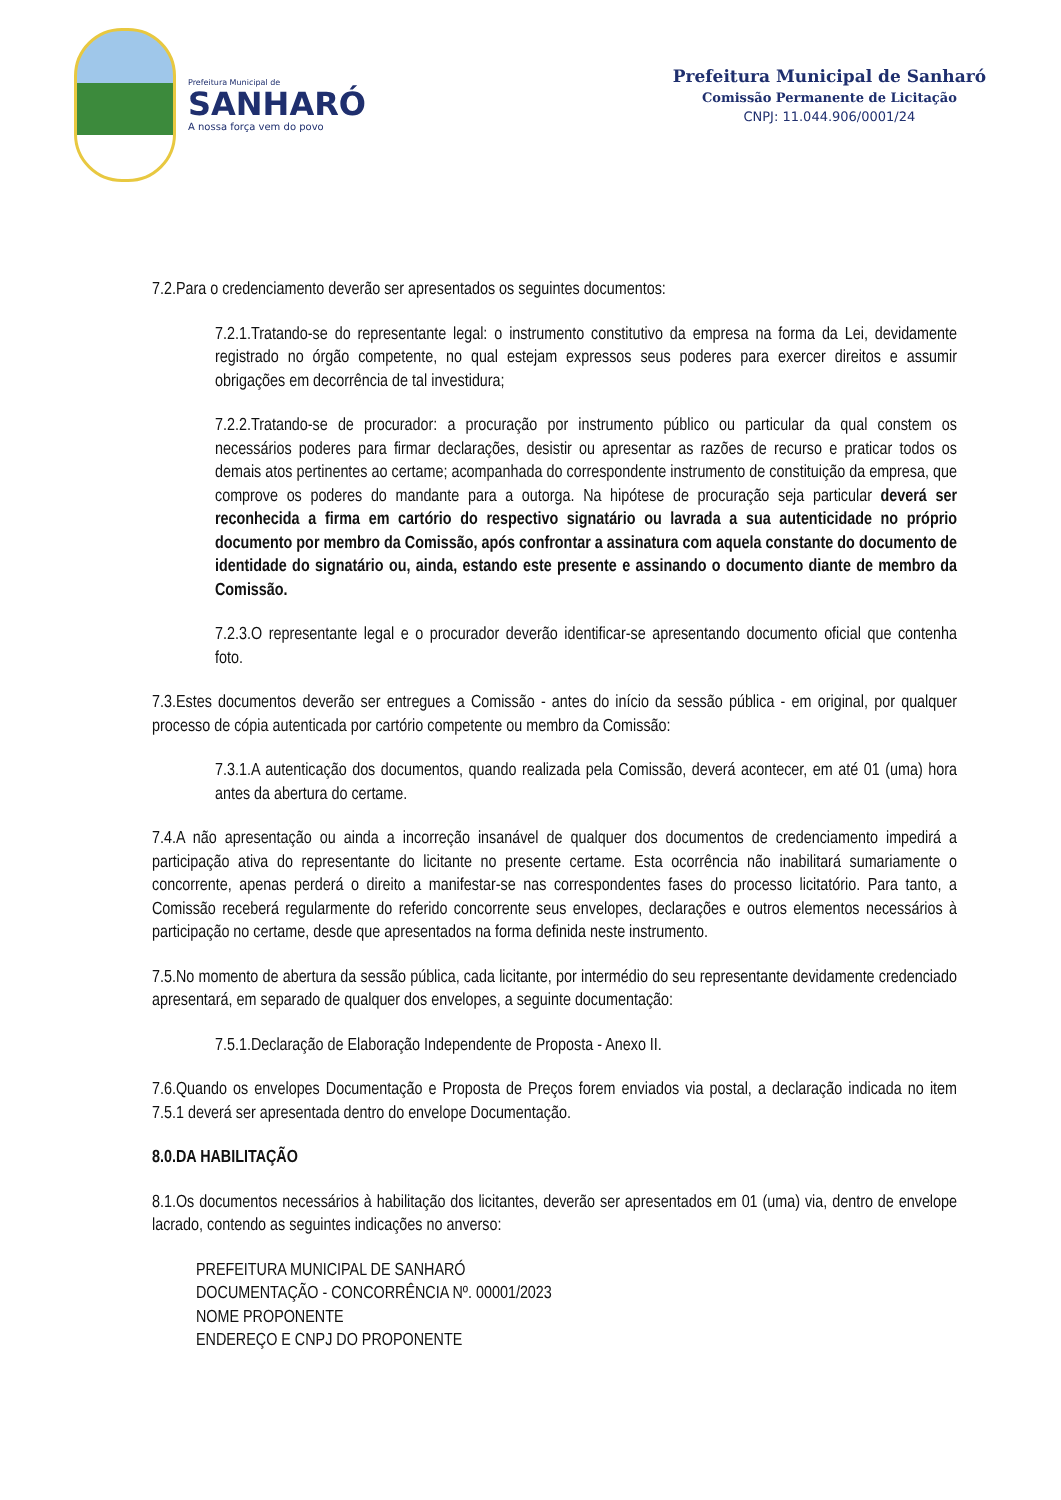Prefeitura Municipal de
SANHARÓ
A nossa força vem do povo
Prefeitura Municipal de Sanharó
Comissão Permanente de Licitação
CNPJ: 11.044.906/0001/24
7.2.Para o credenciamento deverão ser apresentados os seguintes documentos:
7.2.1.Tratando-se do representante legal: o instrumento constitutivo da empresa na forma da Lei, devidamente registrado no órgão competente, no qual estejam expressos seus poderes para exercer direitos e assumir obrigações em decorrência de tal investidura;
7.2.2.Tratando-se de procurador: a procuração por instrumento público ou particular da qual constem os necessários poderes para firmar declarações, desistir ou apresentar as razões de recurso e praticar todos os demais atos pertinentes ao certame; acompanhada do correspondente instrumento de constituição da empresa, que comprove os poderes do mandante para a outorga. Na hipótese de procuração seja particular deverá ser reconhecida a firma em cartório do respectivo signatário ou lavrada a sua autenticidade no próprio documento por membro da Comissão, após confrontar a assinatura com aquela constante do documento de identidade do signatário ou, ainda, estando este presente e assinando o documento diante de membro da Comissão.
7.2.3.O representante legal e o procurador deverão identificar-se apresentando documento oficial que contenha foto.
7.3.Estes documentos deverão ser entregues a Comissão - antes do início da sessão pública - em original, por qualquer processo de cópia autenticada por cartório competente ou membro da Comissão:
7.3.1.A autenticação dos documentos, quando realizada pela Comissão, deverá acontecer, em até 01 (uma) hora antes da abertura do certame.
7.4.A não apresentação ou ainda a incorreção insanável de qualquer dos documentos de credenciamento impedirá a participação ativa do representante do licitante no presente certame. Esta ocorrência não inabilitará sumariamente o concorrente, apenas perderá o direito a manifestar-se nas correspondentes fases do processo licitatório. Para tanto, a Comissão receberá regularmente do referido concorrente seus envelopes, declarações e outros elementos necessários à participação no certame, desde que apresentados na forma definida neste instrumento.
7.5.No momento de abertura da sessão pública, cada licitante, por intermédio do seu representante devidamente credenciado apresentará, em separado de qualquer dos envelopes, a seguinte documentação:
7.5.1.Declaração de Elaboração Independente de Proposta - Anexo II.
7.6.Quando os envelopes Documentação e Proposta de Preços forem enviados via postal, a declaração indicada no item 7.5.1 deverá ser apresentada dentro do envelope Documentação.
8.0.DA HABILITAÇÃO
8.1.Os documentos necessários à habilitação dos licitantes, deverão ser apresentados em 01 (uma) via, dentro de envelope lacrado, contendo as seguintes indicações no anverso:
PREFEITURA MUNICIPAL DE SANHARÓ
DOCUMENTAÇÃO - CONCORRÊNCIA Nº. 00001/2023
NOME PROPONENTE
ENDEREÇO E CNPJ DO PROPONENTE